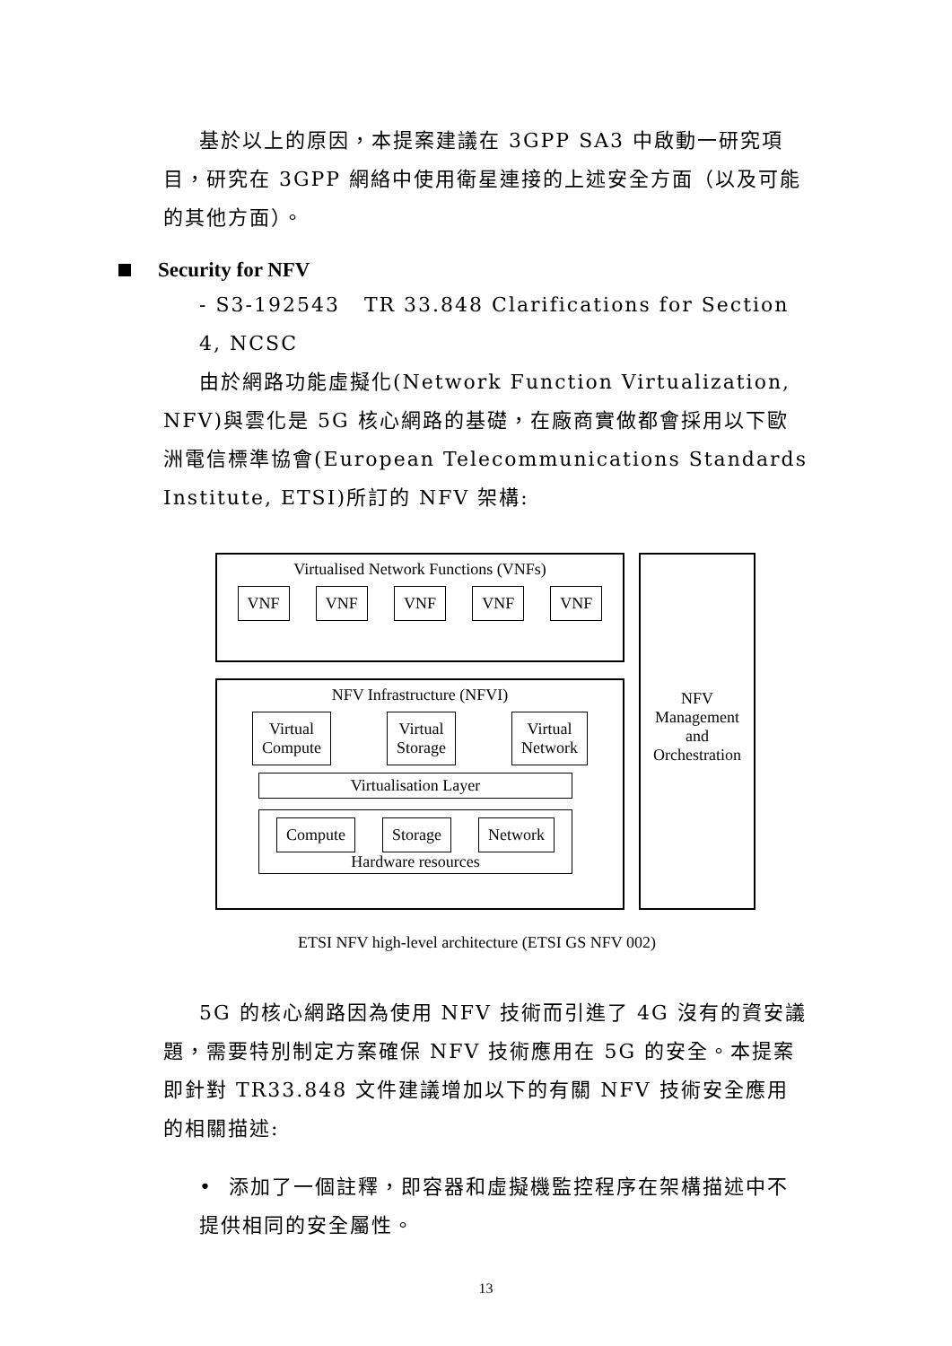基於以上的原因，本提案建議在 3GPP SA3 中啟動一研究項目，研究在 3GPP 網絡中使用衛星連接的上述安全方面（以及可能的其他方面）。
Security for NFV
- S3-192543 TR 33.848 Clarifications for Section 4, NCSC
由於網路功能虛擬化(Network Function Virtualization, NFV)與雲化是 5G 核心網路的基礎，在廠商實做都會採用以下歐洲電信標準協會(European Telecommunications Standards Institute, ETSI)所訂的 NFV 架構:
Virtualised Network Functions (VNFs)
VNF VNF VNF VNF VNF
NFV Infrastructure (NFVI)
Virtual
Compute
Virtual
Storage
Virtual
Network
Virtualisation Layer
Compute Storage Network
Hardware resources
NFV
Management
and
Orchestration
ETSI NFV high-level architecture (ETSI GS NFV 002)
5G 的核心網路因為使用 NFV 技術而引進了 4G 沒有的資安議題，需要特別制定方案確保 NFV 技術應用在 5G 的安全。本提案即針對 TR33.848 文件建議增加以下的有關 NFV 技術安全應用的相關描述:
• 添加了一個註釋，即容器和虛擬機監控程序在架構描述中不提供相同的安全屬性。
13